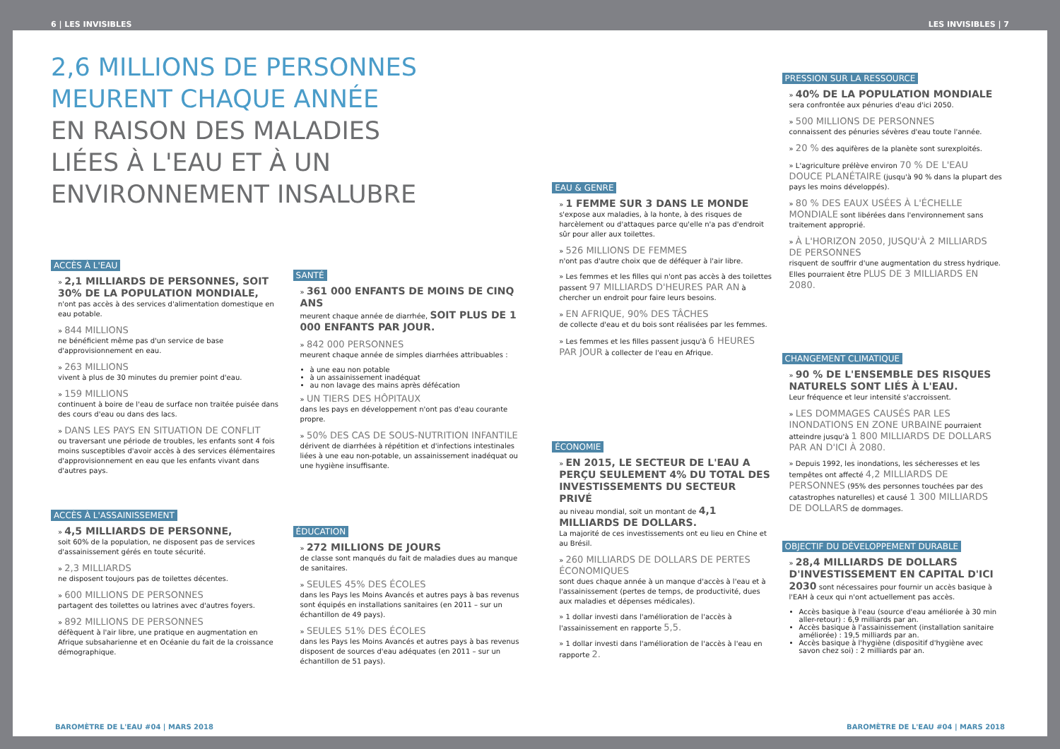6 | LES INVISIBLES LES INVISIBLES | 7
2,6 MILLIONS DE PERSONNES
MEURENT CHAQUE ANNÉE
EN RAISON DES MALADIES
LIÉES À L'EAU ET À UN
ENVIRONNEMENT INSALUBRE
ACCÈS À L'EAU
» 2,1 MILLIARDS DE PERSONNES, SOIT 30% DE LA POPULATION MONDIALE,
n'ont pas accès à des services d'alimentation domestique en eau potable.
» 844 MILLIONS
ne bénéficient même pas d'un service de base d'approvisionnement en eau.
» 263 MILLIONS
vivent à plus de 30 minutes du premier point d'eau.
» 159 MILLIONS
continuent à boire de l'eau de surface non traitée puisée dans des cours d'eau ou dans des lacs.
» DANS LES PAYS EN SITUATION DE CONFLIT
ou traversant une période de troubles, les enfants sont 4 fois moins susceptibles d'avoir accès à des services élémentaires d'approvisionnement en eau que les enfants vivant dans d'autres pays.
ACCÈS À L'ASSAINISSEMENT
» 4,5 MILLIARDS DE PERSONNE,
soit 60% de la population, ne disposent pas de services d'assainissement gérés en toute sécurité.
» 2,3 MILLIARDS
ne disposent toujours pas de toilettes décentes.
» 600 MILLIONS DE PERSONNES
partagent des toilettes ou latrines avec d'autres foyers.
» 892 MILLIONS DE PERSONNES
défèquent à l'air libre, une pratique en augmentation en Afrique subsaharienne et en Océanie du fait de la croissance démographique.
SANTÉ
» 361 000 ENFANTS DE MOINS DE CINQ ANS
meurent chaque année de diarrhée, SOIT PLUS DE 1 000 ENFANTS PAR JOUR.
» 842 000 PERSONNES
meurent chaque année de simples diarrhées attribuables :
à une eau non potable
à un assainissement inadéquat
au non lavage des mains après défécation
» UN TIERS DES HÔPITAUX
dans les pays en développement n'ont pas d'eau courante propre.
» 50% DES CAS DE SOUS-NUTRITION INFANTILE
dérivent de diarrhées à répétition et d'infections intestinales liées à une eau non-potable, un assainissement inadéquat ou une hygiène insuffisante.
ÉDUCATION
» 272 MILLIONS DE JOURS
de classe sont manqués du fait de maladies dues au manque de sanitaires.
» SEULES 45% DES ÉCOLES
dans les Pays les Moins Avancés et autres pays à bas revenus sont équipés en installations sanitaires (en 2011 – sur un échantillon de 49 pays).
» SEULES 51% DES ÉCOLES
dans les Pays les Moins Avancés et autres pays à bas revenus disposent de sources d'eau adéquates (en 2011 – sur un échantillon de 51 pays).
BAROMÈTRE DE L'EAU #04 | MARS 2018
EAU & GENRE
» 1 FEMME SUR 3 DANS LE MONDE
s'expose aux maladies, à la honte, à des risques de harcèlement ou d'attaques parce qu'elle n'a pas d'endroit sûr pour aller aux toilettes.
» 526 MILLIONS DE FEMMES
n'ont pas d'autre choix que de déféquer à l'air libre.
» Les femmes et les filles qui n'ont pas accès à des toilettes passent 97 MILLIARDS D'HEURES PAR AN à chercher un endroit pour faire leurs besoins.
» EN AFRIQUE, 90% DES TÂCHES
de collecte d'eau et du bois sont réalisées par les femmes.
» Les femmes et les filles passent jusqu'à 6 HEURES PAR JOUR à collecter de l'eau en Afrique.
ÉCONOMIE
» EN 2015, LE SECTEUR DE L'EAU A PERÇU SEULEMENT 4% DU TOTAL DES INVESTISSEMENTS DU SECTEUR PRIVÉ
au niveau mondial, soit un montant de 4,1 MILLIARDS DE DOLLARS.
La majorité de ces investissements ont eu lieu en Chine et au Brésil.
» 260 MILLIARDS DE DOLLARS DE PERTES ÉCONOMIQUES
sont dues chaque année à un manque d'accès à l'eau et à l'assainissement (pertes de temps, de productivité, dues aux maladies et dépenses médicales).
» 1 dollar investi dans l'amélioration de l'accès à l'assainissement en rapporte 5,5.
» 1 dollar investi dans l'amélioration de l'accès à l'eau en rapporte 2.
PRESSION SUR LA RESSOURCE
» 40% DE LA POPULATION MONDIALE sera confrontée aux pénuries d'eau d'ici 2050.
» 500 MILLIONS DE PERSONNES
connaissent des pénuries sévères d'eau toute l'année.
» 20 % des aquifères de la planète sont surexploités.
» L'agriculture prélève environ 70 % DE L'EAU DOUCE PLANÉTAIRE (jusqu'à 90 % dans la plupart des pays les moins développés).
» 80 % DES EAUX USÉES À L'ÉCHELLE MONDIALE sont libérées dans l'environnement sans traitement approprié.
» À L'HORIZON 2050, JUSQU'À 2 MILLIARDS DE PERSONNES
risquent de souffrir d'une augmentation du stress hydrique. Elles pourraient être PLUS DE 3 MILLIARDS EN 2080.
CHANGEMENT CLIMATIQUE
» 90 % DE L'ENSEMBLE DES RISQUES NATURELS SONT LIÉS À L'EAU.
Leur fréquence et leur intensité s'accroissent.
» LES DOMMAGES CAUSÉS PAR LES INONDATIONS EN ZONE URBAINE pourraient atteindre jusqu'à 1 800 MILLIARDS DE DOLLARS PAR AN D'ICI À 2080.
» Depuis 1992, les inondations, les sécheresses et les tempêtes ont affecté 4,2 MILLIARDS DE PERSONNES (95% des personnes touchées par des catastrophes naturelles) et causé 1 300 MILLIARDS DE DOLLARS de dommages.
OBJECTIF DU DÉVELOPPEMENT DURABLE
» 28,4 MILLIARDS DE DOLLARS D'INVESTISSEMENT EN CAPITAL D'ICI 2030 sont nécessaires pour fournir un accès basique à l'EAH à ceux qui n'ont actuellement pas accès.
Accès basique à l'eau (source d'eau améliorée à 30 min aller-retour) : 6,9 milliards par an.
Accès basique à l'assainissement (installation sanitaire améliorée) : 19,5 milliards par an.
Accès basique à l'hygiène (dispositif d'hygiène avec savon chez soi) : 2 milliards par an.
BAROMÈTRE DE L'EAU #04 | MARS 2018